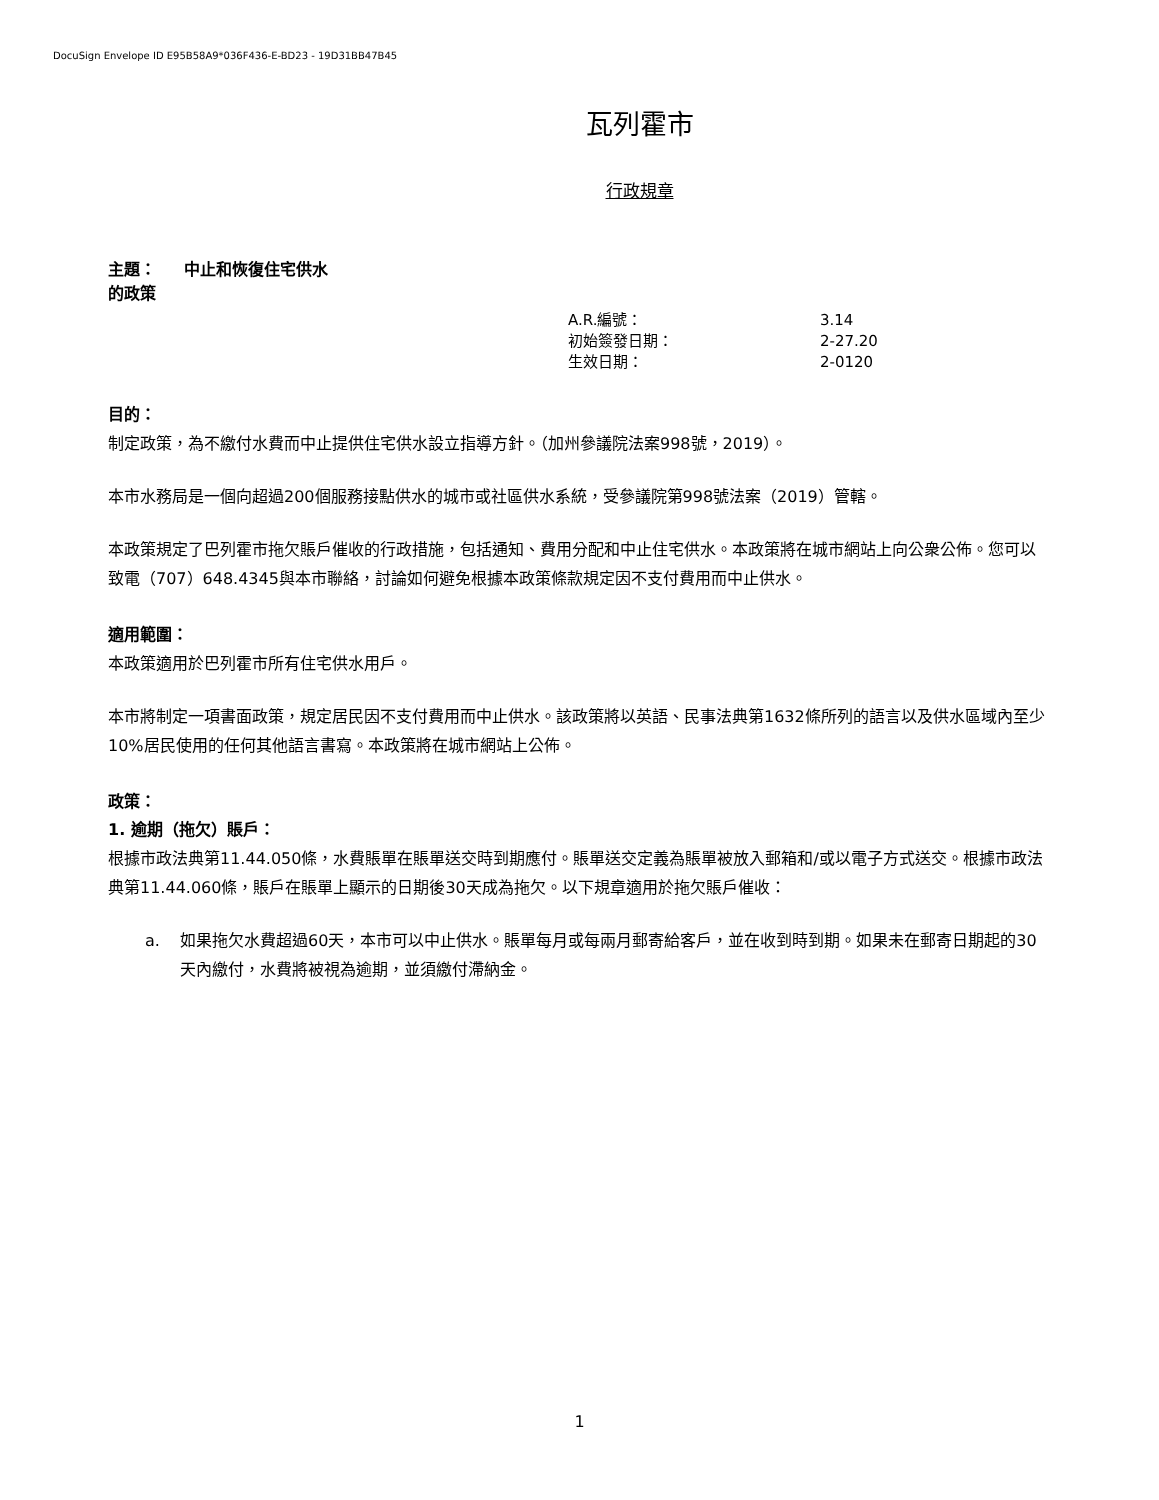DocuSign Envelope ID E95B58A9*036F436-E-BD23 - 19D31BB47B45
瓦列霍市
行政規章
主題： 中止和恢復住宅供水
的政策
| A.R.編號： | 3.14 |
| 初始簽發日期： | 2-27.20 |
| 生效日期： | 2-0120 |
目的：
制定政策，為不繳付水費而中止提供住宅供水設立指導方針。（加州參議院法案998號，2019）。
本市水務局是一個向超過200個服務接點供水的城市或社區供水系統，受參議院第998號法案（2019）管轄。
本政策規定了巴列霍市拖欠賬戶催收的行政措施，包括通知、費用分配和中止住宅供水。本政策將在城市網站上向公衆公佈。您可以致電（707）648.4345與本市聯絡，討論如何避免根據本政策條款規定因不支付費用而中止供水。
適用範圍：
本政策適用於巴列霍市所有住宅供水用戶。
本市將制定一項書面政策，規定居民因不支付費用而中止供水。該政策將以英語、民事法典第1632條所列的語言以及供水區域內至少10%居民使用的任何其他語言書寫。本政策將在城市網站上公佈。
政策：
1. 逾期（拖欠）賬戶：
根據市政法典第11.44.050條，水費賬單在賬單送交時到期應付。賬單送交定義為賬單被放入郵箱和/或以電子方式送交。根據市政法典第11.44.060條，賬戶在賬單上顯示的日期後30天成為拖欠。以下規章適用於拖欠賬戶催收：
a. 如果拖欠水費超過60天，本市可以中止供水。賬單每月或每兩月郵寄給客戶，並在收到時到期。如果未在郵寄日期起的30天內繳付，水費將被視為逾期，並須繳付滯納金。
1